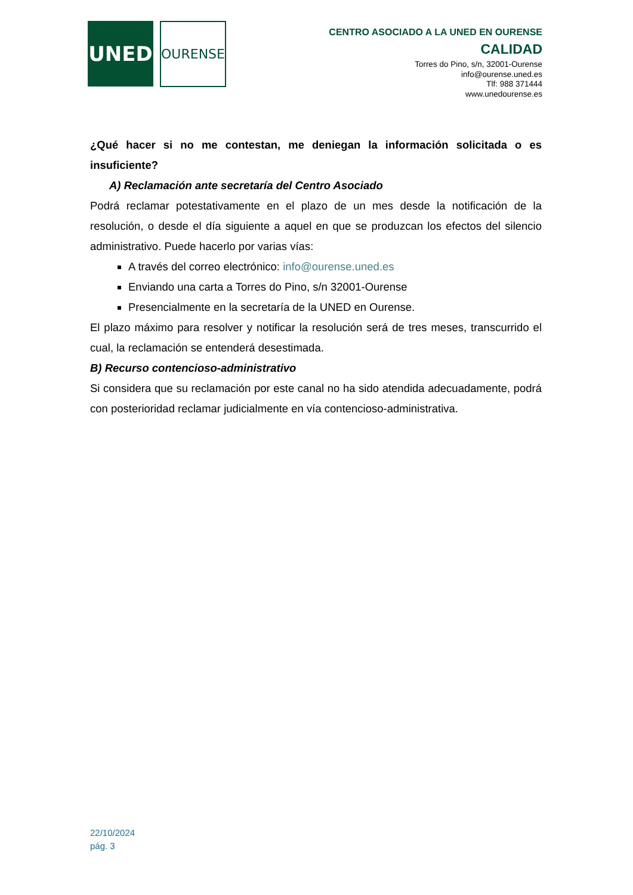UNED
OURENSE
CENTRO ASOCIADO A LA UNED EN OURENSE
CALIDAD
Torres do Pino, s/n, 32001-Ourense
info@ourense.uned.es
Tlf: 988 371444
www.unedourense.es
¿Qué hacer si no me contestan, me deniegan la información solicitada o es insuficiente?
A) Reclamación ante secretaría del Centro Asociado
Podrá reclamar potestativamente en el plazo de un mes desde la notificación de la resolución, o desde el día siguiente a aquel en que se produzcan los efectos del silencio administrativo. Puede hacerlo por varias vías:
A través del correo electrónico: info@ourense.uned.es
Enviando una carta a Torres do Pino, s/n 32001-Ourense
Presencialmente en la secretaría de la UNED en Ourense.
El plazo máximo para resolver y notificar la resolución será de tres meses, transcurrido el cual, la reclamación se entenderá desestimada.
B) Recurso contencioso-administrativo
Si considera que su reclamación por este canal no ha sido atendida adecuadamente, podrá con posterioridad reclamar judicialmente en vía contencioso-administrativa.
22/10/2024
pág. 3